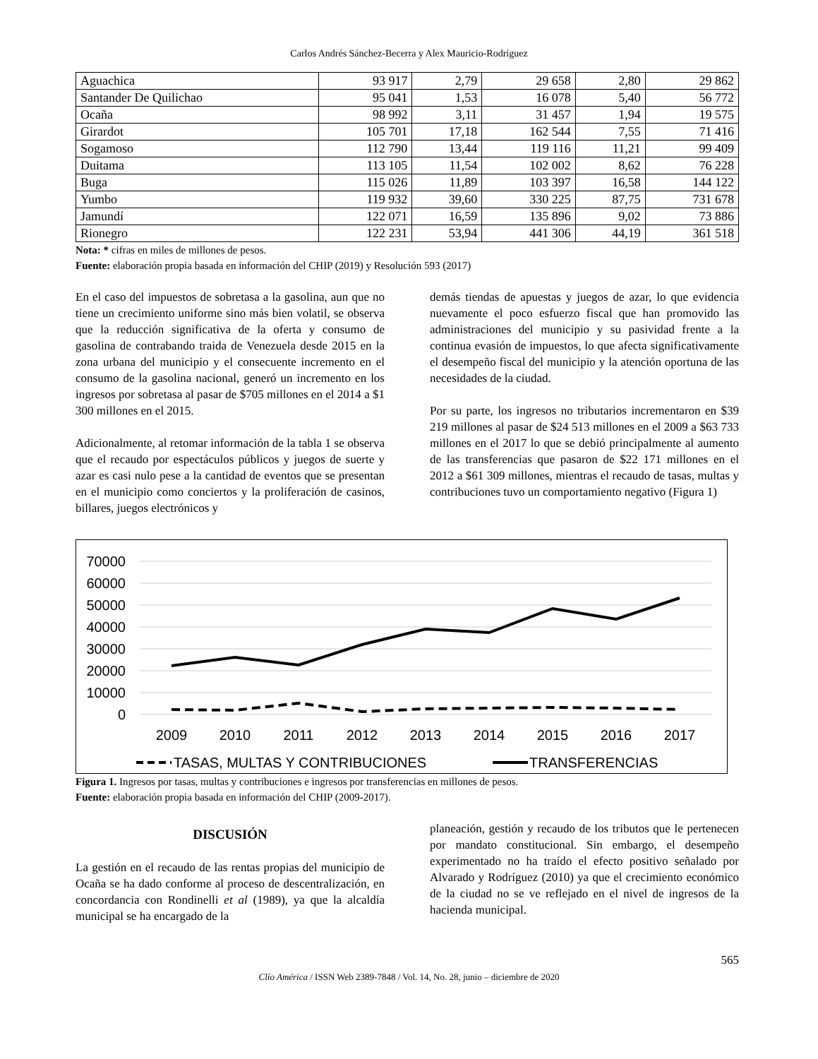Carlos Andrés Sánchez-Becerra y Alex Mauricio-Rodríguez
| Aguachica | 93 917 | 2,79 | 29 658 | 2,80 | 29 862 |
| Santander De Quilichao | 95 041 | 1,53 | 16 078 | 5,40 | 56 772 |
| Ocaña | 98 992 | 3,11 | 31 457 | 1,94 | 19 575 |
| Girardot | 105 701 | 17,18 | 162 544 | 7,55 | 71 416 |
| Sogamoso | 112 790 | 13,44 | 119 116 | 11,21 | 99 409 |
| Duitama | 113 105 | 11,54 | 102 002 | 8,62 | 76 228 |
| Buga | 115 026 | 11,89 | 103 397 | 16,58 | 144 122 |
| Yumbo | 119 932 | 39,60 | 330 225 | 87,75 | 731 678 |
| Jamundí | 122 071 | 16,59 | 135 896 | 9,02 | 73 886 |
| Rionegro | 122 231 | 53,94 | 441 306 | 44,19 | 361 518 |
Nota: * cifras en miles de millones de pesos.
Fuente: elaboración propia basada en información del CHIP (2019) y Resolución 593 (2017)
En el caso del impuestos de sobretasa a la gasolina, aun que no tiene un crecimiento uniforme sino más bien volatil, se observa que la reducción significativa de la oferta y consumo de gasolina de contrabando traida de Venezuela desde 2015 en la zona urbana del municipio y el consecuente incremento en el consumo de la gasolina nacional, generó un incremento en los ingresos por sobretasa al pasar de $705 millones en el 2014 a $1 300 millones en el 2015.
Adicionalmente, al retomar información de la tabla 1 se observa que el recaudo por espectáculos públicos y juegos de suerte y azar es casi nulo pese a la cantidad de eventos que se presentan en el municipio como conciertos y la proliferación de casinos, billares, juegos electrónicos y
demás tiendas de apuestas y juegos de azar, lo que evidencia nuevamente el poco esfuerzo fiscal que han promovido las administraciones del municipio y su pasividad frente a la continua evasión de impuestos, lo que afecta significativamente el desempeño fiscal del municipio y la atención oportuna de las necesidades de la ciudad.
Por su parte, los ingresos no tributarios incrementaron en $39 219 millones al pasar de $24 513 millones en el 2009 a $63 733 millones en el 2017 lo que se debió principalmente al aumento de las transferencias que pasaron de $22 171 millones en el 2012 a $61 309 millones, mientras el recaudo de tasas, multas y contribuciones tuvo un comportamiento negativo (Figura 1)
70000
60000
50000
40000
30000
20000
10000
0
2009
2010
2011
2012
2013
2014
2015
2016
2017
TASAS, MULTAS Y CONTRIBUCIONES
TRANSFERENCIAS
Figura 1. Ingresos por tasas, multas y contribuciones e ingresos por transferencias en millones de pesos.
Fuente: elaboración propia basada en información del CHIP (2009-2017).
DISCUSIÓN
La gestión en el recaudo de las rentas propias del municipio de Ocaña se ha dado conforme al proceso de descentralización, en concordancia con Rondinelli et al (1989), ya que la alcaldía municipal se ha encargado de la
planeación, gestión y recaudo de los tributos que le pertenecen por mandato constitucional. Sin embargo, el desempeño experimentado no ha traído el efecto positivo señalado por Alvarado y Rodríguez (2010) ya que el crecimiento económico de la ciudad no se ve reflejado en el nivel de ingresos de la hacienda municipal.
565
Clío América / ISSN Web 2389-7848 / Vol. 14, No. 28, junio – diciembre de 2020